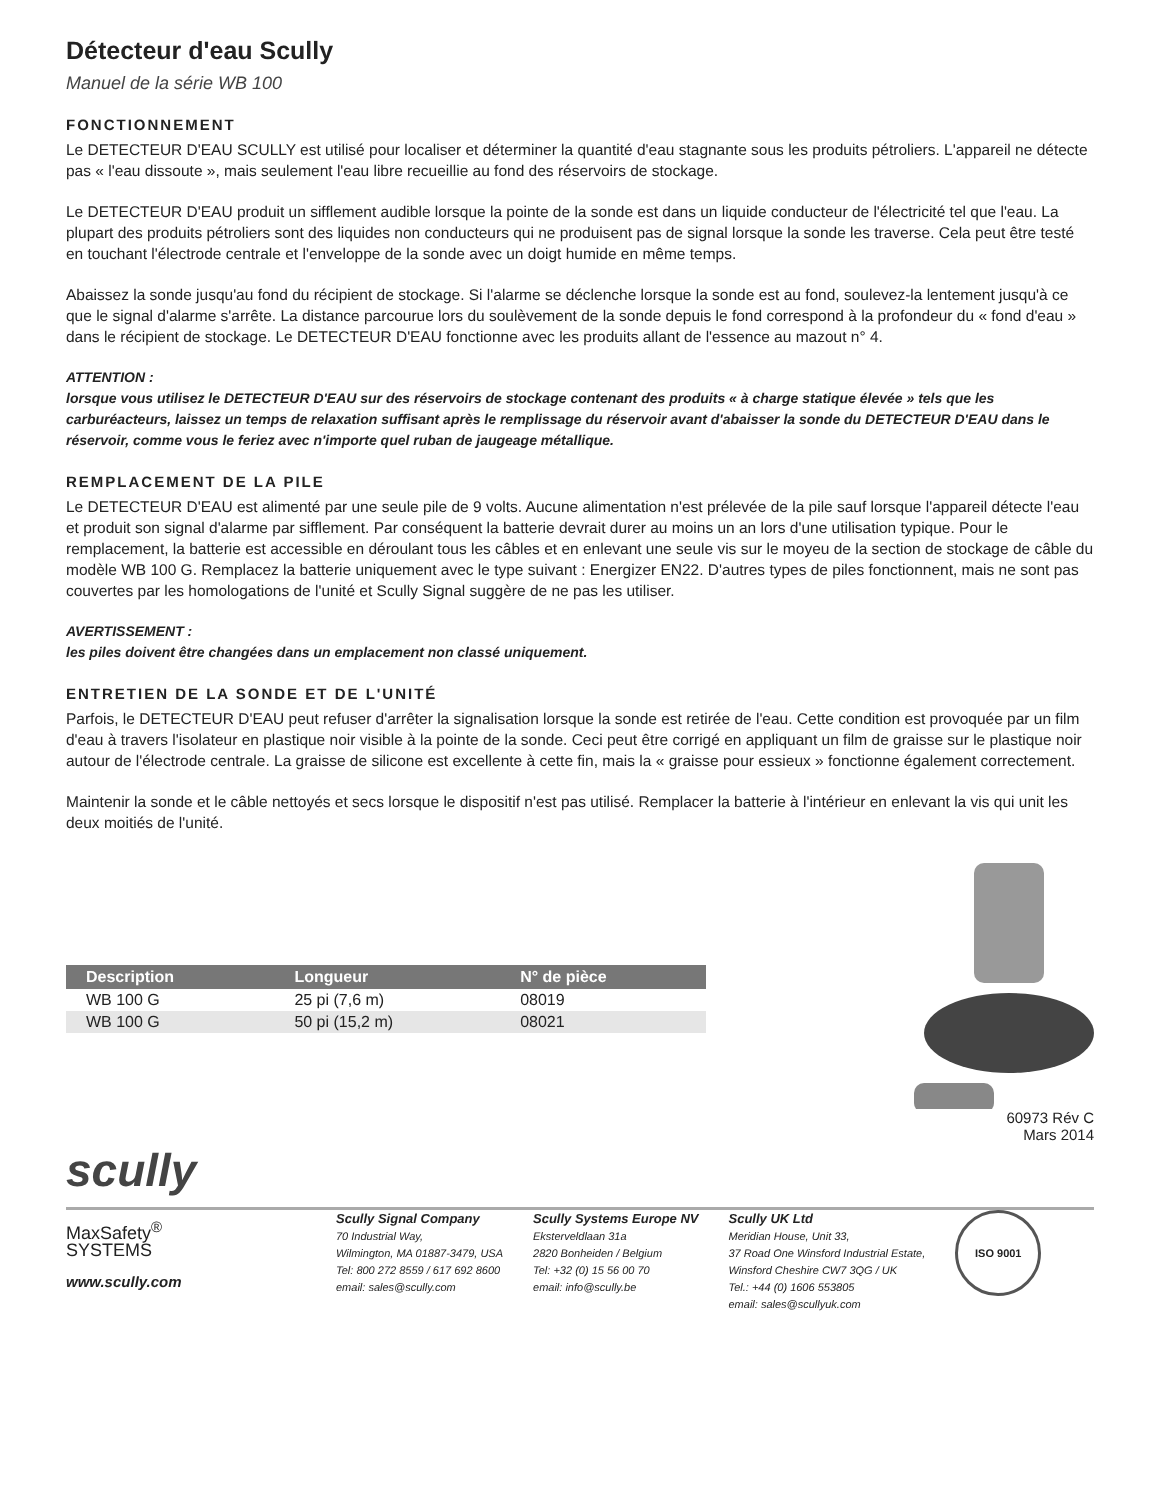Détecteur d'eau Scully
Manuel de la série WB 100
FONCTIONNEMENT
Le DETECTEUR D'EAU SCULLY est utilisé pour localiser et déterminer la quantité d'eau stagnante sous les produits pétroliers. L'appareil ne détecte pas « l'eau dissoute », mais seulement l'eau libre recueillie au fond des réservoirs de stockage.
Le DETECTEUR D'EAU produit un sifflement audible lorsque la pointe de la sonde est dans un liquide conducteur de l'électricité tel que l'eau. La plupart des produits pétroliers sont des liquides non conducteurs qui ne produisent pas de signal lorsque la sonde les traverse. Cela peut être testé en touchant l'électrode centrale et l'enveloppe de la sonde avec un doigt humide en même temps.
Abaissez la sonde jusqu'au fond du récipient de stockage. Si l'alarme se déclenche lorsque la sonde est au fond, soulevez-la lentement jusqu'à ce que le signal d'alarme s'arrête. La distance parcourue lors du soulèvement de la sonde depuis le fond correspond à la profondeur du « fond d'eau » dans le récipient de stockage. Le DETECTEUR D'EAU fonctionne avec les produits allant de l'essence au mazout n° 4.
ATTENTION :
lorsque vous utilisez le DETECTEUR D'EAU sur des réservoirs de stockage contenant des produits « à charge statique élevée » tels que les carburéacteurs, laissez un temps de relaxation suffisant après le remplissage du réservoir avant d'abaisser la sonde du DETECTEUR D'EAU dans le réservoir, comme vous le feriez avec n'importe quel ruban de jaugeage métallique.
REMPLACEMENT DE LA PILE
Le DETECTEUR D'EAU est alimenté par une seule pile de 9 volts. Aucune alimentation n'est prélevée de la pile sauf lorsque l'appareil détecte l'eau et produit son signal d'alarme par sifflement. Par conséquent la batterie devrait durer au moins un an lors d'une utilisation typique. Pour le remplacement, la batterie est accessible en déroulant tous les câbles et en enlevant une seule vis sur le moyeu de la section de stockage de câble du modèle WB 100 G. Remplacez la batterie uniquement avec le type suivant : Energizer EN22. D'autres types de piles fonctionnent, mais ne sont pas couvertes par les homologations de l'unité et Scully Signal suggère de ne pas les utiliser.
AVERTISSEMENT :
les piles doivent être changées dans un emplacement non classé uniquement.
ENTRETIEN DE LA SONDE ET DE L'UNITÉ
Parfois, le DETECTEUR D'EAU peut refuser d'arrêter la signalisation lorsque la sonde est retirée de l'eau. Cette condition est provoquée par un film d'eau à travers l'isolateur en plastique noir visible à la pointe de la sonde. Ceci peut être corrigé en appliquant un film de graisse sur le plastique noir autour de l'électrode centrale. La graisse de silicone est excellente à cette fin, mais la « graisse pour essieux » fonctionne également correctement.
Maintenir la sonde et le câble nettoyés et secs lorsque le dispositif n'est pas utilisé. Remplacer la batterie à l'intérieur en enlevant la vis qui unit les deux moitiés de l'unité.
| Description | Longueur | N° de pièce |
| --- | --- | --- |
| WB 100 G | 25 pi (7,6 m) | 08019 |
| WB 100 G | 50 pi (15,2 m) | 08021 |
60973 Rév C
Mars 2014
scully
MaxSafety<sup>®</sup>
SYSTEMS
www.scully.com
Scully Signal Company
70 Industrial Way,
Wilmington, MA 01887-3479, USA
Tel: 800 272 8559 / 617 692 8600
email: sales@scully.com
Scully Systems Europe NV
Eksterveldlaan 31a
2820 Bonheiden / Belgium
Tel: +32 (0) 15 56 00 70
email: info@scully.be
Scully UK Ltd
Meridian House, Unit 33,
37 Road One Winsford Industrial Estate,
Winsford Cheshire CW7 3QG / UK
Tel.: +44 (0) 1606 553805
email: sales@scullyuk.com
ISO 9001